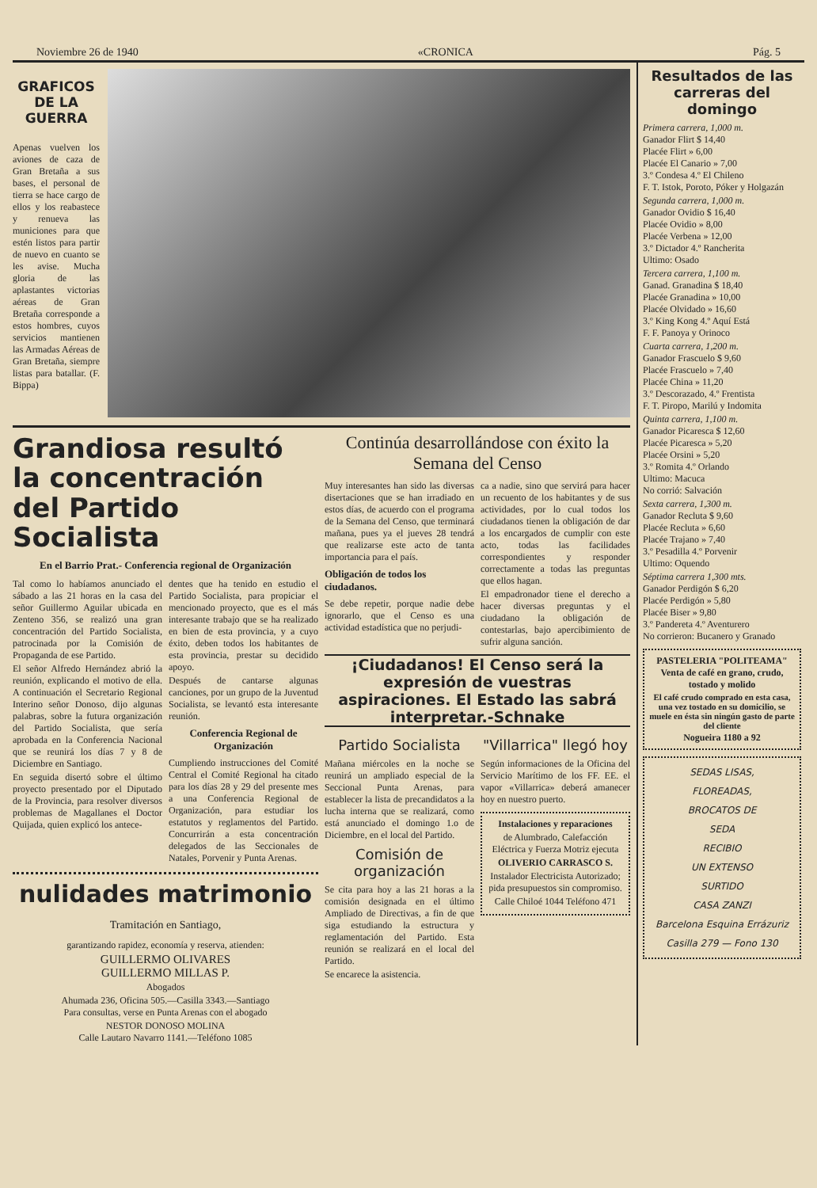Noviembre 26 de 1940 «CRONICA Pág. 5
GRAFICOS DE LA GUERRA
Apenas vuelven los aviones de caza de Gran Bretaña a sus bases, el personal de tierra se hace cargo de ellos y los reabastece y renueva las municiones para que estén listos para partir de nuevo en cuanto se les avise. Mucha gloria de las aplastantes victorias aéreas de Gran Bretaña corresponde a estos hombres, cuyos servicios mantienen las Armadas Aéreas de Gran Bretaña, siempre listas para batallar. (F. Bippa)
Grandiosa resultó la concentración del Partido Socialista
En el Barrio Prat.- Conferencia regional de Organización
Tal como lo habíamos anunciado el sábado a las 21 horas en la casa del señor Guillermo Aguilar ubicada en Zenteno 356, se realizó una gran concentración del Partido Socialista, patrocinada por la Comisión de Propaganda de ese Partido.
El señor Alfredo Hernández abrió la reunión, explicando el motivo de ella. A continuación el Secretario Regional Interino señor Donoso, dijo algunas palabras, sobre la futura organización del Partido Socialista, que sería aprobada en la Conferencia Nacional que se reunirá los días 7 y 8 de Diciembre en Santiago.
En seguida disertó sobre el último proyecto presentado por el Diputado de la Provincia, para resolver diversos problemas de Magallanes el Doctor Quijada, quien explicó los antece-
dentes que ha tenido en estudio el Partido Socialista, para propiciar el mencionado proyecto, que es el más interesante trabajo que se ha realizado en bien de esta provincia, y a cuyo éxito, deben todos los habitantes de esta provincia, prestar su decidido apoyo.
Después de cantarse algunas canciones, por un grupo de la Juventud Socialista, se levantó esta interesante reunión.
Conferencia Regional de Organización
Cumpliendo instrucciones del Comité Central el Comité Regional ha citado para los días 28 y 29 del presente mes a una Conferencia Regional de Organización, para estudiar los estatutos y reglamentos del Partido. Concurrirán a esta concentración delegados de las Seccionales de Natales, Porvenir y Punta Arenas.
nulidades matrimonio Tramitación en Santiago,
garantizando rapidez, economía y reserva, atienden:
GUILLERMO OLIVARES
GUILLERMO MILLAS P.
Abogados
Ahumada 236, Oficina 505.—Casilla 3343.—Santiago
Para consultas, verse en Punta Arenas con el abogado
NESTOR DONOSO MOLINA
Calle Lautaro Navarro 1141.—Teléfono 1085
Continúa desarrollándose con éxito la Semana del Censo
Muy interesantes han sido las diversas disertaciones que se han irradiado en estos días, de acuerdo con el programa de la Semana del Censo, que terminará mañana, pues ya el jueves 28 tendrá que realizarse este acto de tanta importancia para el país.
Obligación de todos los ciudadanos.
Se debe repetir, porque nadie debe ignorarlo, que el Censo es una actividad estadística que no perjudi-
ca a nadie, sino que servirá para hacer un recuento de los habitantes y de sus actividades, por lo cual todos los ciudadanos tienen la obligación de dar a los encargados de cumplir con este acto, todas las facilidades correspondientes y responder correctamente a todas las preguntas que ellos hagan.
El empadronador tiene el derecho a hacer diversas preguntas y el ciudadano la obligación de contestarlas, bajo apercibimiento de sufrir alguna sanción.
¡Ciudadanos! El Censo será la expresión de vuestras aspiraciones. El Estado las sabrá interpretar.-Schnake
Partido Socialista
Mañana miércoles en la noche se reunirá un ampliado especial de la Seccional Punta Arenas, para establecer la lista de precandidatos a la lucha interna que se realizará, como está anunciado el domingo 1.o de Diciembre, en el local del Partido.
Comisión de organización
Se cita para hoy a las 21 horas a la comisión designada en el último Ampliado de Directivas, a fin de que siga estudiando la estructura y reglamentación del Partido. Esta reunión se realizará en el local del Partido.
Se encarece la asistencia.
"Villarrica" llegó hoy
Según informaciones de la Oficina del Servicio Marítimo de los FF. EE. el vapor «Villarrica» deberá amanecer hoy en nuestro puerto.
Instalaciones y reparaciones
de Alumbrado, Calefacción Eléctrica y Fuerza Motriz ejecuta
OLIVERIO CARRASCO S.
Instalador Electricista Autorizado; pida presupuestos sin compromiso.
Calle Chiloé 1044 Teléfono 471
Resultados de las carreras del domingo
Primera carrera, 1,000 m.
Ganador Flirt $ 14,40
Placée Flirt » 6,00
Placée El Canario » 7,00
3.º Condesa 4.º El Chileno
F. T. Istok, Poroto, Póker y Holgazán
Segunda carrera, 1,000 m.
Ganador Ovidio $ 16,40
Placée Ovidio » 8,00
Placée Verbena » 12,00
3.º Dictador 4.º Rancherita
Ultimo: Osado
Tercera carrera, 1,100 m.
Ganad. Granadina $ 18,40
Placée Granadina » 10,00
Placée Olvidado » 16,60
3.º King Kong 4.º Aquí Está
F. F. Panoya y Orinoco
Cuarta carrera, 1,200 m.
Ganador Frascuelo $ 9,60
Placée Frascuelo » 7,40
Placée China » 11,20
3.º Descorazado, 4.º Frentista
F. T. Piropo, Marilú y Indomita
Quinta carrera, 1,100 m.
Ganador Picaresca $ 12,60
Placée Picaresca » 5,20
Placée Orsini » 5,20
3.º Romita 4.º Orlando
Ultimo: Macuca
No corrió: Salvación
Sexta carrera, 1,300 m.
Ganador Recluta $ 9,60
Placée Recluta » 6,60
Placée Trajano » 7,40
3.º Pesadilla 4.º Porvenir
Ultimo: Oquendo
Séptima carrera 1,300 mts.
Ganador Perdigón $ 6,20
Placée Perdigón » 5,80
Placée Biser » 9,80
3.º Pandereta 4.º Aventurero
No corrieron: Bucanero y Granado
PASTELERIA "POLITEAMA"
Venta de café en grano, crudo, tostado y molido
El café crudo comprado en esta casa, una vez tostado en su domicilio, se muele en ésta sin ningún gasto de parte del cliente
Nogueira 1180 a 92
SEDAS LISAS,
FLOREADAS,
BROCATOS DE
SEDA
RECIBIO
UN EXTENSO
SURTIDO
CASA ZANZI
Barcelona Esquina Errázuriz
Casilla 279 — Fono 130